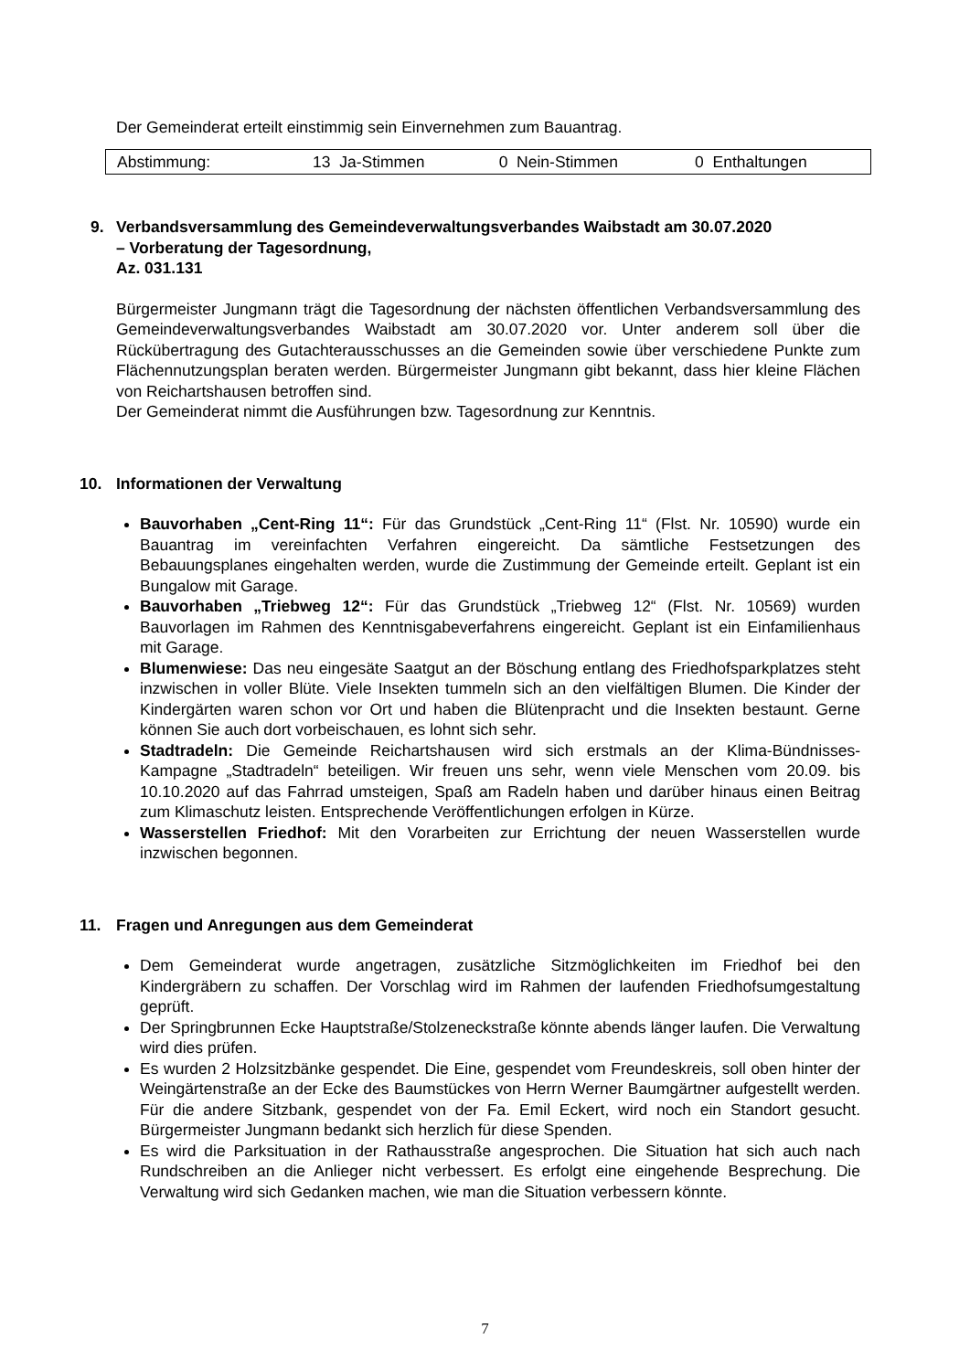Der Gemeinderat erteilt einstimmig sein Einvernehmen zum Bauantrag.
| Abstimmung: | 13 Ja-Stimmen | 0 Nein-Stimmen | 0 Enthaltungen |
9. Verbandsversammlung des Gemeindeverwaltungsverbandes Waibstadt am 30.07.2020
– Vorberatung der Tagesordnung,
Az. 031.131
Bürgermeister Jungmann trägt die Tagesordnung der nächsten öffentlichen Verbandsversammlung des Gemeindeverwaltungsverbandes Waibstadt am 30.07.2020 vor. Unter anderem soll über die Rückübertragung des Gutachterausschusses an die Gemeinden sowie über verschiedene Punkte zum Flächennutzungsplan beraten werden. Bürgermeister Jungmann gibt bekannt, dass hier kleine Flächen von Reichartshausen betroffen sind.
Der Gemeinderat nimmt die Ausführungen bzw. Tagesordnung zur Kenntnis.
10. Informationen der Verwaltung
Bauvorhaben „Cent-Ring 11“: Für das Grundstück „Cent-Ring 11“ (Flst. Nr. 10590) wurde ein Bauantrag im vereinfachten Verfahren eingereicht. Da sämtliche Festsetzungen des Bebauungsplanes eingehalten werden, wurde die Zustimmung der Gemeinde erteilt. Geplant ist ein Bungalow mit Garage.
Bauvorhaben „Triebweg 12“: Für das Grundstück „Triebweg 12“ (Flst. Nr. 10569) wurden Bauvorlagen im Rahmen des Kenntnisgabeverfahrens eingereicht. Geplant ist ein Einfamilienhaus mit Garage.
Blumenwiese: Das neu eingesäte Saatgut an der Böschung entlang des Friedhofsparkplatzes steht inzwischen in voller Blüte. Viele Insekten tummeln sich an den vielfältigen Blumen. Die Kinder der Kindergärten waren schon vor Ort und haben die Blütenpracht und die Insekten bestaunt. Gerne können Sie auch dort vorbeischauen, es lohnt sich sehr.
Stadtradeln: Die Gemeinde Reichartshausen wird sich erstmals an der Klima-Bündnisses-Kampagne „Stadtradeln“ beteiligen. Wir freuen uns sehr, wenn viele Menschen vom 20.09. bis 10.10.2020 auf das Fahrrad umsteigen, Spaß am Radeln haben und darüber hinaus einen Beitrag zum Klimaschutz leisten. Entsprechende Veröffentlichungen erfolgen in Kürze.
Wasserstellen Friedhof: Mit den Vorarbeiten zur Errichtung der neuen Wasserstellen wurde inzwischen begonnen.
11. Fragen und Anregungen aus dem Gemeinderat
Dem Gemeinderat wurde angetragen, zusätzliche Sitzmöglichkeiten im Friedhof bei den Kindergräbern zu schaffen. Der Vorschlag wird im Rahmen der laufenden Friedhofsumgestaltung geprüft.
Der Springbrunnen Ecke Hauptstraße/Stolzeneckstraße könnte abends länger laufen. Die Verwaltung wird dies prüfen.
Es wurden 2 Holzsitzbänke gespendet. Die Eine, gespendet vom Freundeskreis, soll oben hinter der Weingärtenstraße an der Ecke des Baumstückes von Herrn Werner Baumgärtner aufgestellt werden. Für die andere Sitzbank, gespendet von der Fa. Emil Eckert, wird noch ein Standort gesucht. Bürgermeister Jungmann bedankt sich herzlich für diese Spenden.
Es wird die Parksituation in der Rathausstraße angesprochen. Die Situation hat sich auch nach Rundschreiben an die Anlieger nicht verbessert. Es erfolgt eine eingehende Besprechung. Die Verwaltung wird sich Gedanken machen, wie man die Situation verbessern könnte.
7